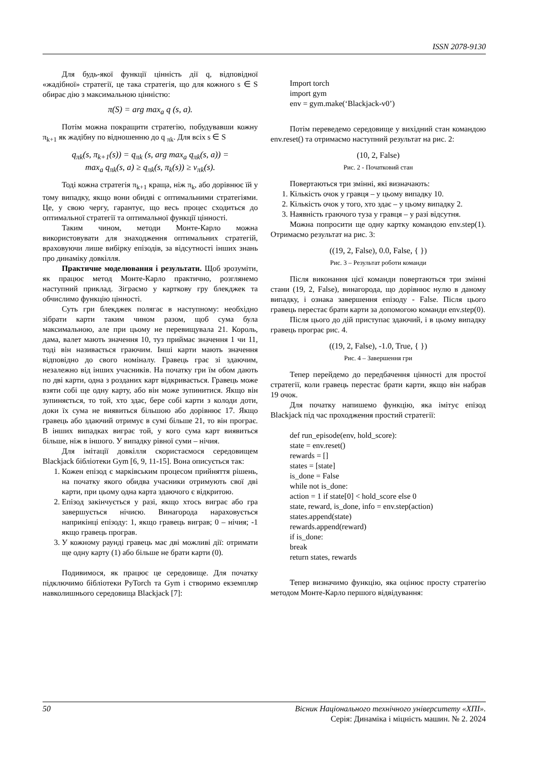ISSN 2078-9130
Для будь-якої функції цінність дії q, відповідної «жадібної» стратегії, це така стратегія, що для кожного s ∈ S обирає дію з максимальною цінністю:
π(S) = arg max<sub>a</sub> q (s, a).
Потім можна покращити стратегію, побудувавши кожну π<sub>k+1</sub> як жадібну по відношенню до q <sub>πk</sub>. Для всіх s ∈ S
q<sub>πk</sub>(s, π<sub>k+1</sub>(s)) = q<sub>πk</sub> (s, arg max<sub>a</sub> q<sub>πk</sub>(s, a)) =
max<sub>a</sub> q<sub>πk</sub>(s, a) ≥ q<sub>πk</sub>(s, π<sub>k</sub>(s)) ≥ v<sub>πk</sub>(s).
Тоді кожна стратегія π<sub>k+1</sub> краща, ніж π<sub>k</sub>, або дорівнює їй у тому випадку, якщо вони обидві є оптимальними стратегіями. Це, у свою чергу, гарантує, що весь процес сходиться до оптимальної стратегії та оптимальної функції цінності.
Таким чином, методи Монте-Карло можна використовувати для знаходження оптимальних стратегій, враховуючи лише вибірку епізодів, за відсутності інших знань про динаміку довкілля.
Практичне моделювання і результати. Щоб зрозуміти, як працює метод Монте-Карло практично, розглянемо наступний приклад. Зіграємо у карткову гру блекджек та обчислимо функцію цінності.
Суть гри блекджек полягає в наступному: необхідно зібрати карти таким чином разом, щоб сума була максимальною, але при цьому не перевищувала 21. Король, дама, валет мають значення 10, туз приймає значення 1 чи 11, тоді він називається граючим. Інші карти мають значення відповідно до свого номіналу. Гравець грає зі здаючим, незалежно від інших учасників. На початку гри їм обом дають по дві карти, одна з розданих карт відкривається. Гравець може взяти собі ще одну карту, або він може зупинитися. Якщо він зупиняється, то той, хто здає, бере собі карти з колоди доти, доки їх сума не виявиться більшою або дорівнює 17. Якщо гравець або здаючий отримує в сумі більше 21, то він програє. В інших випадках виграє той, у кого сума карт виявиться більше, ніж в іншого. У випадку рівної суми – нічия.
Для імітації довкілля скористаємося середовищем Blackjack бібліотеки Gym [6, 9, 11-15]. Вона описується так:
1. Кожен епізод є марківським процесом прийняття рішень, на початку якого обидва учасники отримують свої дві карти, при цьому одна карта здаючого є відкритою.
2. Епізод закінчується у разі, якщо хтось виграє або гра завершується нічиєю. Винагорода нараховується наприкінці епізоду: 1, якщо гравець виграв; 0 – нічия; -1 якщо гравець програв.
3. У кожному раунді гравець має дві можливі дії: отримати ще одну карту (1) або більше не брати карти (0).
Подивимося, як працює це середовище. Для початку підключимо бібліотеки PyTorch та Gym і створимо екземпляр навколишнього середовища Blackjack [7]:
Import torch
import gym
env = gym.make(‘Blackjack-v0’)
Потім переведемо середовище у вихідний стан командою env.reset() та отримаємо наступний результат на рис. 2:
(10, 2, False)
Рис. 2 - Початковий стан
Повертаються три змінні, які визначають:
1. Кількість очок у гравця – у цьому випадку 10.
2. Кількість очок у того, хто здає – у цьому випадку 2.
3. Наявність граючого туза у гравця – у разі відсутня.
Можна попросити ще одну картку командою env.step(1). Отримаємо результат на рис. 3:
((19, 2, False), 0.0, False, { })
Рис. 3 – Результат роботи команди
Після виконання цієї команди повертаються три змінні стани (19, 2, False), винагорода, що дорівнює нулю в даному випадку, і ознака завершення епізоду - False. Після цього гравець перестає брати карти за допомогою команди env.step(0).
Після цього до дій приступає здаючий, і в цьому випадку гравець програє рис. 4.
((19, 2, False), -1.0, True, { })
Рис. 4 – Завершення гри
Тепер перейдемо до передбачення цінності для простої стратегії, коли гравець перестає брати карти, якщо він набрав 19 очок.
Для початку напишемо функцію, яка імітує епізод Blackjack під час проходження простий стратегії:
def run_episode(env, hold_score):
state = env.reset()
rewards = []
states = [state]
is_done = False
while not is_done:
action = 1 if state[0] < hold_score else 0
state, reward, is_done, info = env.step(action)
states.append(state)
rewards.append(reward)
if is_done:
break
return states, rewards
Тепер визначимо функцію, яка оцінює просту стратегію методом Монте-Карло першого відвідування:
50 Вісник Національного технічного університету «ХПІ».
Серія: Динаміка і міцність машин. № 2. 2024